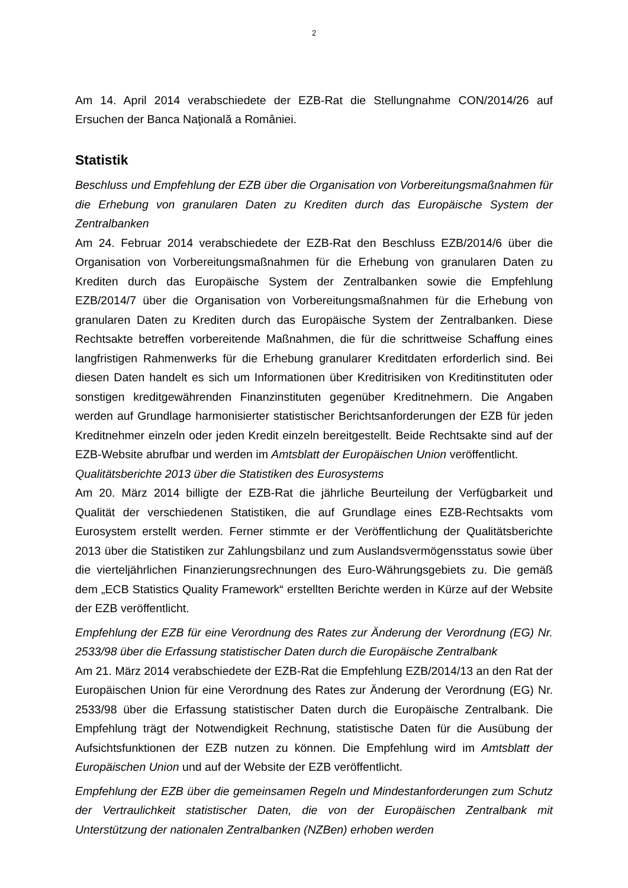2
Am 14. April 2014 verabschiedete der EZB-Rat die Stellungnahme CON/2014/26 auf Ersuchen der Banca Naţională a României.
Statistik
Beschluss und Empfehlung der EZB über die Organisation von Vorbereitungsmaßnahmen für die Erhebung von granularen Daten zu Krediten durch das Europäische System der Zentralbanken
Am 24. Februar 2014 verabschiedete der EZB-Rat den Beschluss EZB/2014/6 über die Organisation von Vorbereitungsmaßnahmen für die Erhebung von granularen Daten zu Krediten durch das Europäische System der Zentralbanken sowie die Empfehlung EZB/2014/7 über die Organisation von Vorbereitungsmaßnahmen für die Erhebung von granularen Daten zu Krediten durch das Europäische System der Zentralbanken. Diese Rechtsakte betreffen vorbereitende Maßnahmen, die für die schrittweise Schaffung eines langfristigen Rahmenwerks für die Erhebung granularer Kreditdaten erforderlich sind. Bei diesen Daten handelt es sich um Informationen über Kreditrisiken von Kreditinstituten oder sonstigen kreditgewährenden Finanzinstituten gegenüber Kreditnehmern. Die Angaben werden auf Grundlage harmonisierter statistischer Berichtsanforderungen der EZB für jeden Kreditnehmer einzeln oder jeden Kredit einzeln bereitgestellt. Beide Rechtsakte sind auf der EZB-Website abrufbar und werden im Amtsblatt der Europäischen Union veröffentlicht.
Qualitätsberichte 2013 über die Statistiken des Eurosystems
Am 20. März 2014 billigte der EZB-Rat die jährliche Beurteilung der Verfügbarkeit und Qualität der verschiedenen Statistiken, die auf Grundlage eines EZB-Rechtsakts vom Eurosystem erstellt werden. Ferner stimmte er der Veröffentlichung der Qualitätsberichte 2013 über die Statistiken zur Zahlungsbilanz und zum Auslandsvermögensstatus sowie über die vierteljährlichen Finanzierungsrechnungen des Euro-Währungsgebiets zu. Die gemäß dem „ECB Statistics Quality Framework“ erstellten Berichte werden in Kürze auf der Website der EZB veröffentlicht.
Empfehlung der EZB für eine Verordnung des Rates zur Änderung der Verordnung (EG) Nr. 2533/98 über die Erfassung statistischer Daten durch die Europäische Zentralbank
Am 21. März 2014 verabschiedete der EZB-Rat die Empfehlung EZB/2014/13 an den Rat der Europäischen Union für eine Verordnung des Rates zur Änderung der Verordnung (EG) Nr. 2533/98 über die Erfassung statistischer Daten durch die Europäische Zentralbank. Die Empfehlung trägt der Notwendigkeit Rechnung, statistische Daten für die Ausübung der Aufsichtsfunktionen der EZB nutzen zu können. Die Empfehlung wird im Amtsblatt der Europäischen Union und auf der Website der EZB veröffentlicht.
Empfehlung der EZB über die gemeinsamen Regeln und Mindestanforderungen zum Schutz der Vertraulichkeit statistischer Daten, die von der Europäischen Zentralbank mit Unterstützung der nationalen Zentralbanken (NZBen) erhoben werden